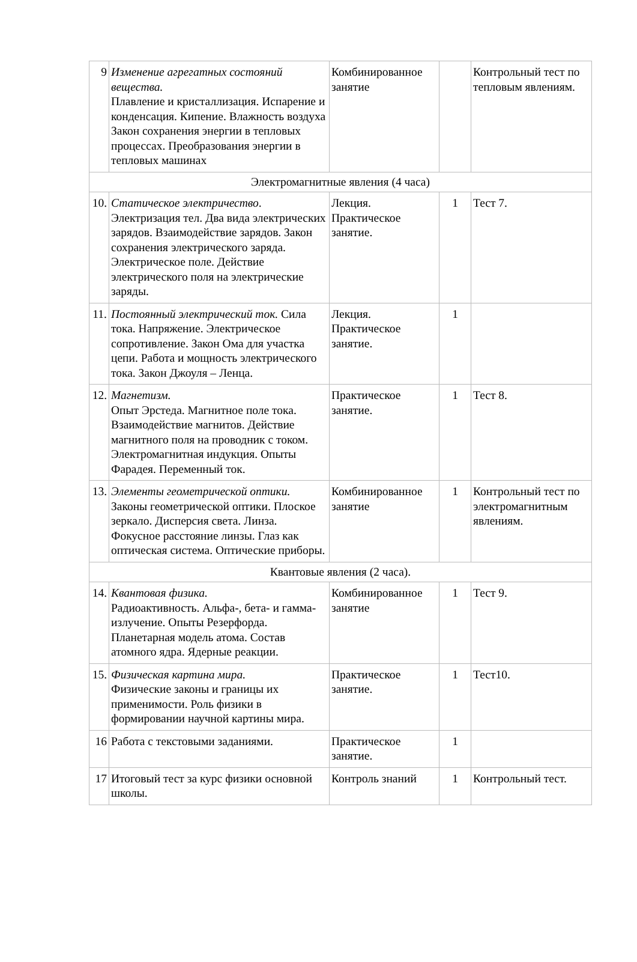| 9 | Изменение агрегатных состояний вещества. Плавление и кристаллизация. Испарение и конденсация. Кипение. Влажность воздуха Закон сохранения энергии в тепловых процессах. Преобразования энергии в тепловых машинах | Комбинированное занятие | | Контрольный тест по тепловым явлениям. |
| Электромагнитные явления (4 часа) | | | | |
| 10. | Статическое электричество . Электризация тел. Два вида электрических зарядов. Взаимодействие зарядов. Закон сохранения электрического заряда. Электрическое поле. Действие электрического поля на электрические заряды. | Лекция. Практическое занятие. | 1 | Тест 7. |
| 11. | Постоянный электрический ток. Сила тока. Напряжение. Электрическое сопротивление. Закон Ома для участка цепи. Работа и мощность электрического тока. Закон Джоуля – Ленца. | Лекция. Практическое занятие. | 1 | |
| 12. | Магнетизм. Опыт Эрстеда. Магнитное поле тока. Взаимодействие магнитов. Действие магнитного поля на проводник с током. Электромагнитная индукция. Опыты Фарадея. Переменный ток. | Практическое занятие. | 1 | Тест 8. |
| 13. | Элементы геометрической оптики. Законы геометрической оптики. Плоское зеркало. Дисперсия света. Линза. Фокусное расстояние линзы. Глаз как оптическая система. Оптические приборы. | Комбинированное занятие | 1 | Контрольный тест по электромагнитным явлениям. |
| Квантовые явления (2 часа). | | | | |
| 14. | Квантовая физика. Радиоактивность. Альфа-, бета- и гамма-излучение. Опыты Резерфорда. Планетарная модель атома. Состав атомного ядра. Ядерные реакции. | Комбинированное занятие | 1 | Тест 9. |
| 15. | Физическая картина мира. Физические законы и границы их применимости. Роль физики в формировании научной картины мира. | Практическое занятие. | 1 | Тест10. |
| 16 | Работа с текстовыми заданиями. | Практическое занятие. | 1 | |
| 17 | Итоговый тест за курс физики основной школы. | Контроль знаний | 1 | Контрольный тест. |